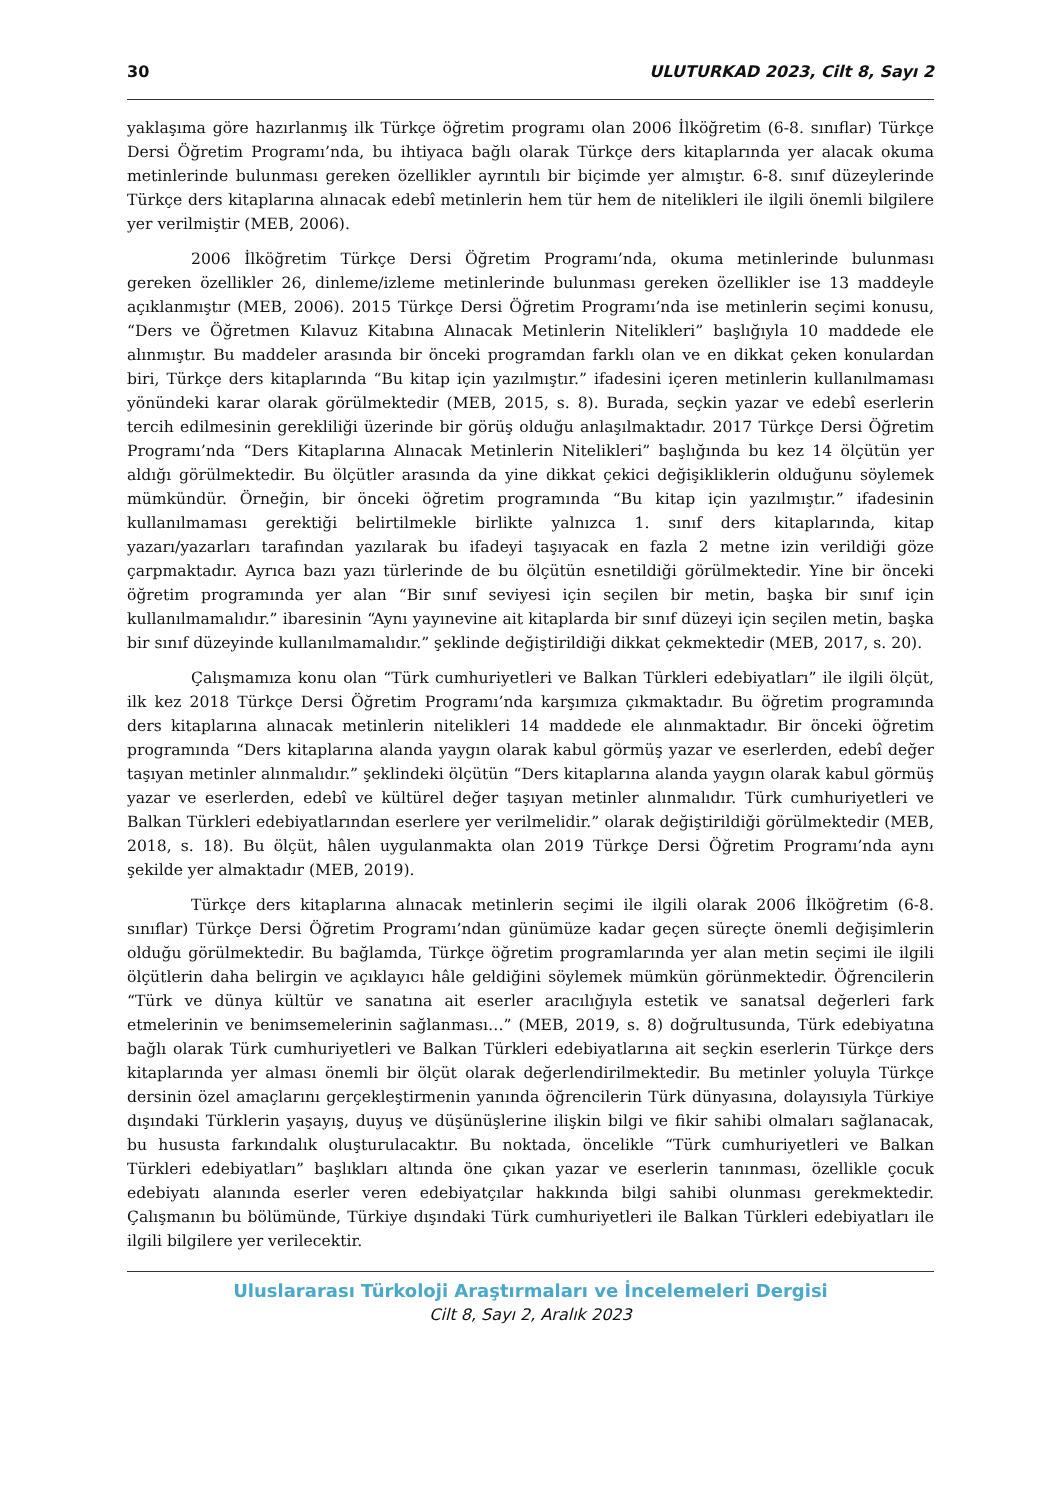30 ULUTURKAD 2023, Cilt 8, Sayı 2
yaklaşıma göre hazırlanmış ilk Türkçe öğretim programı olan 2006 İlköğretim (6-8. sınıflar) Türkçe Dersi Öğretim Programı’nda, bu ihtiyaca bağlı olarak Türkçe ders kitaplarında yer alacak okuma metinlerinde bulunması gereken özellikler ayrıntılı bir biçimde yer almıştır. 6-8. sınıf düzeylerinde Türkçe ders kitaplarına alınacak edebî metinlerin hem tür hem de nitelikleri ile ilgili önemli bilgilere yer verilmiştir (MEB, 2006).
2006 İlköğretim Türkçe Dersi Öğretim Programı’nda, okuma metinlerinde bulunması gereken özellikler 26, dinleme/izleme metinlerinde bulunması gereken özellikler ise 13 maddeyle açıklanmıştır (MEB, 2006). 2015 Türkçe Dersi Öğretim Programı’nda ise metinlerin seçimi konusu, “Ders ve Öğretmen Kılavuz Kitabına Alınacak Metinlerin Nitelikleri” başlığıyla 10 maddede ele alınmıştır. Bu maddeler arasında bir önceki programdan farklı olan ve en dikkat çeken konulardan biri, Türkçe ders kitaplarında “Bu kitap için yazılmıştır.” ifadesini içeren metinlerin kullanılmaması yönündeki karar olarak görülmektedir (MEB, 2015, s. 8). Burada, seçkin yazar ve edebî eserlerin tercih edilmesinin gerekliliği üzerinde bir görüş olduğu anlaşılmaktadır. 2017 Türkçe Dersi Öğretim Programı’nda “Ders Kitaplarına Alınacak Metinlerin Nitelikleri” başlığında bu kez 14 ölçütün yer aldığı görülmektedir. Bu ölçütler arasında da yine dikkat çekici değişikliklerin olduğunu söylemek mümkündür. Örneğin, bir önceki öğretim programında “Bu kitap için yazılmıştır.” ifadesinin kullanılmaması gerektiği belirtilmekle birlikte yalnızca 1. sınıf ders kitaplarında, kitap yazarı/yazarları tarafından yazılarak bu ifadeyi taşıyacak en fazla 2 metne izin verildiği göze çarpmaktadır. Ayrıca bazı yazı türlerinde de bu ölçütün esnetildiği görülmektedir. Yine bir önceki öğretim programında yer alan “Bir sınıf seviyesi için seçilen bir metin, başka bir sınıf için kullanılmamalıdır.” ibaresinin “Aynı yayınevine ait kitaplarda bir sınıf düzeyi için seçilen metin, başka bir sınıf düzeyinde kullanılmamalıdır.” şeklinde değiştirildiği dikkat çekmektedir (MEB, 2017, s. 20).
Çalışmamıza konu olan “Türk cumhuriyetleri ve Balkan Türkleri edebiyatları” ile ilgili ölçüt, ilk kez 2018 Türkçe Dersi Öğretim Programı’nda karşımıza çıkmaktadır. Bu öğretim programında ders kitaplarına alınacak metinlerin nitelikleri 14 maddede ele alınmaktadır. Bir önceki öğretim programında “Ders kitaplarına alanda yaygın olarak kabul görmüş yazar ve eserlerden, edebî değer taşıyan metinler alınmalıdır.” şeklindeki ölçütün “Ders kitaplarına alanda yaygın olarak kabul görmüş yazar ve eserlerden, edebî ve kültürel değer taşıyan metinler alınmalıdır. Türk cumhuriyetleri ve Balkan Türkleri edebiyatlarından eserlere yer verilmelidir.” olarak değiştirildiği görülmektedir (MEB, 2018, s. 18). Bu ölçüt, hâlen uygulanmakta olan 2019 Türkçe Dersi Öğretim Programı’nda aynı şekilde yer almaktadır (MEB, 2019).
Türkçe ders kitaplarına alınacak metinlerin seçimi ile ilgili olarak 2006 İlköğretim (6-8. sınıflar) Türkçe Dersi Öğretim Programı’ndan günümüze kadar geçen süreçte önemli değişimlerin olduğu görülmektedir. Bu bağlamda, Türkçe öğretim programlarında yer alan metin seçimi ile ilgili ölçütlerin daha belirgin ve açıklayıcı hâle geldiğini söylemek mümkün görünmektedir. Öğrencilerin “Türk ve dünya kültür ve sanatına ait eserler aracılığıyla estetik ve sanatsal değerleri fark etmelerinin ve benimsemelerinin sağlanması…” (MEB, 2019, s. 8) doğrultusunda, Türk edebiyatına bağlı olarak Türk cumhuriyetleri ve Balkan Türkleri edebiyatlarına ait seçkin eserlerin Türkçe ders kitaplarında yer alması önemli bir ölçüt olarak değerlendirilmektedir. Bu metinler yoluyla Türkçe dersinin özel amaçlarını gerçekleştirmenin yanında öğrencilerin Türk dünyasına, dolayısıyla Türkiye dışındaki Türklerin yaşayış, duyuş ve düşünüşlerine ilişkin bilgi ve fikir sahibi olmaları sağlanacak, bu hususta farkındalık oluşturulacaktır. Bu noktada, öncelikle “Türk cumhuriyetleri ve Balkan Türkleri edebiyatları” başlıkları altında öne çıkan yazar ve eserlerin tanınması, özellikle çocuk edebiyatı alanında eserler veren edebiyatçılar hakkında bilgi sahibi olunması gerekmektedir. Çalışmanın bu bölümünde, Türkiye dışındaki Türk cumhuriyetleri ile Balkan Türkleri edebiyatları ile ilgili bilgilere yer verilecektir.
Uluslararası Türkoloji Araştırmaları ve İncelemeleri Dergisi
Cilt 8, Sayı 2, Aralık 2023